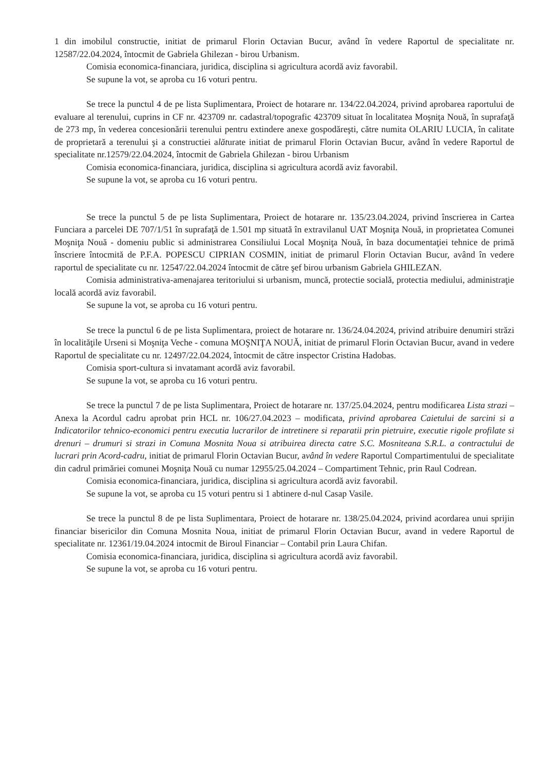1 din imobilul constructie, initiat de primarul Florin Octavian Bucur, având în vedere Raportul de specialitate nr. 12587/22.04.2024, întocmit de Gabriela Ghilezan - birou Urbanism.
Comisia economica-financiara, juridica, disciplina si agricultura acordă aviz favorabil.
Se supune la vot, se aproba cu 16 voturi pentru.
Se trece la punctul 4 de pe lista Suplimentara, Proiect de hotarare nr. 134/22.04.2024, privind aprobarea raportului de evaluare al terenului, cuprins in CF nr. 423709 nr. cadastral/topografic 423709 situat în localitatea Moşniţa Nouă, în suprafaţă de 273 mp, în vederea concesionării terenului pentru extindere anexe gospodăreşti, către numita OLARIU LUCIA, în calitate de proprietară a terenului şi a constructiei alăturate initiat de primarul Florin Octavian Bucur, având în vedere Raportul de specialitate nr.12579/22.04.2024, întocmit de Gabriela Ghilezan - birou Urbanism
Comisia economica-financiara, juridica, disciplina si agricultura acordă aviz favorabil.
Se supune la vot, se aproba cu 16 voturi pentru.
Se trece la punctul 5 de pe lista Suplimentara, Proiect de hotarare nr. 135/23.04.2024, privind înscrierea in Cartea Funciara a parcelei DE 707/1/51 în suprafaţă de 1.501 mp situată în extravilanul UAT Moşniţa Nouă, in proprietatea Comunei Moşniţa Nouă - domeniu public si administrarea Consiliului Local Moşniţa Nouă, în baza documentaţiei tehnice de primă înscriere întocmită de P.F.A. POPESCU CIPRIAN COSMIN, initiat de primarul Florin Octavian Bucur, având în vedere raportul de specialitate cu nr. 12547/22.04.2024 întocmit de către şef birou urbanism Gabriela GHILEZAN.
Comisia administrativa-amenajarea teritoriului si urbanism, muncă, protectie socială, protectia mediului, administraţie locală acordă aviz favorabil.
Se supune la vot, se aproba cu 16 voturi pentru.
Se trece la punctul 6 de pe lista Suplimentara, proiect de hotarare nr. 136/24.04.2024, privind atribuire denumiri străzi în localităţile Urseni si Moşniţa Veche - comuna MOŞNIŢA NOUĂ, initiat de primarul Florin Octavian Bucur, avand in vedere Raportul de specialitate cu nr. 12497/22.04.2024, întocmit de către inspector Cristina Hadobas.
Comisia sport-cultura si invatamant acordă aviz favorabil.
Se supune la vot, se aproba cu 16 voturi pentru.
Se trece la punctul 7 de pe lista Suplimentara, Proiect de hotarare nr. 137/25.04.2024, pentru modificarea Lista strazi – Anexa la Acordul cadru aprobat prin HCL nr. 106/27.04.2023 – modificata, privind aprobarea Caietului de sarcini si a Indicatorilor tehnico-economici pentru executia lucrarilor de intretinere si reparatii prin pietruire, executie rigole profilate si drenuri – drumuri si strazi in Comuna Mosnita Noua si atribuirea directa catre S.C. Mosniteana S.R.L. a contractului de lucrari prin Acord-cadru, initiat de primarul Florin Octavian Bucur, având în vedere Raportul Compartimentului de specialitate din cadrul primăriei comunei Moşniţa Nouă cu numar 12955/25.04.2024 – Compartiment Tehnic, prin Raul Codrean.
Comisia economica-financiara, juridica, disciplina si agricultura acordă aviz favorabil.
Se supune la vot, se aproba cu 15 voturi pentru si 1 abtinere d-nul Casap Vasile.
Se trece la punctul 8 de pe lista Suplimentara, Proiect de hotarare nr. 138/25.04.2024, privind acordarea unui sprijin financiar bisericilor din Comuna Mosnita Noua, initiat de primarul Florin Octavian Bucur, avand in vedere Raportul de specialitate nr. 12361/19.04.2024 intocmit de Biroul Financiar – Contabil prin Laura Chifan.
Comisia economica-financiara, juridica, disciplina si agricultura acordă aviz favorabil.
Se supune la vot, se aproba cu 16 voturi pentru.